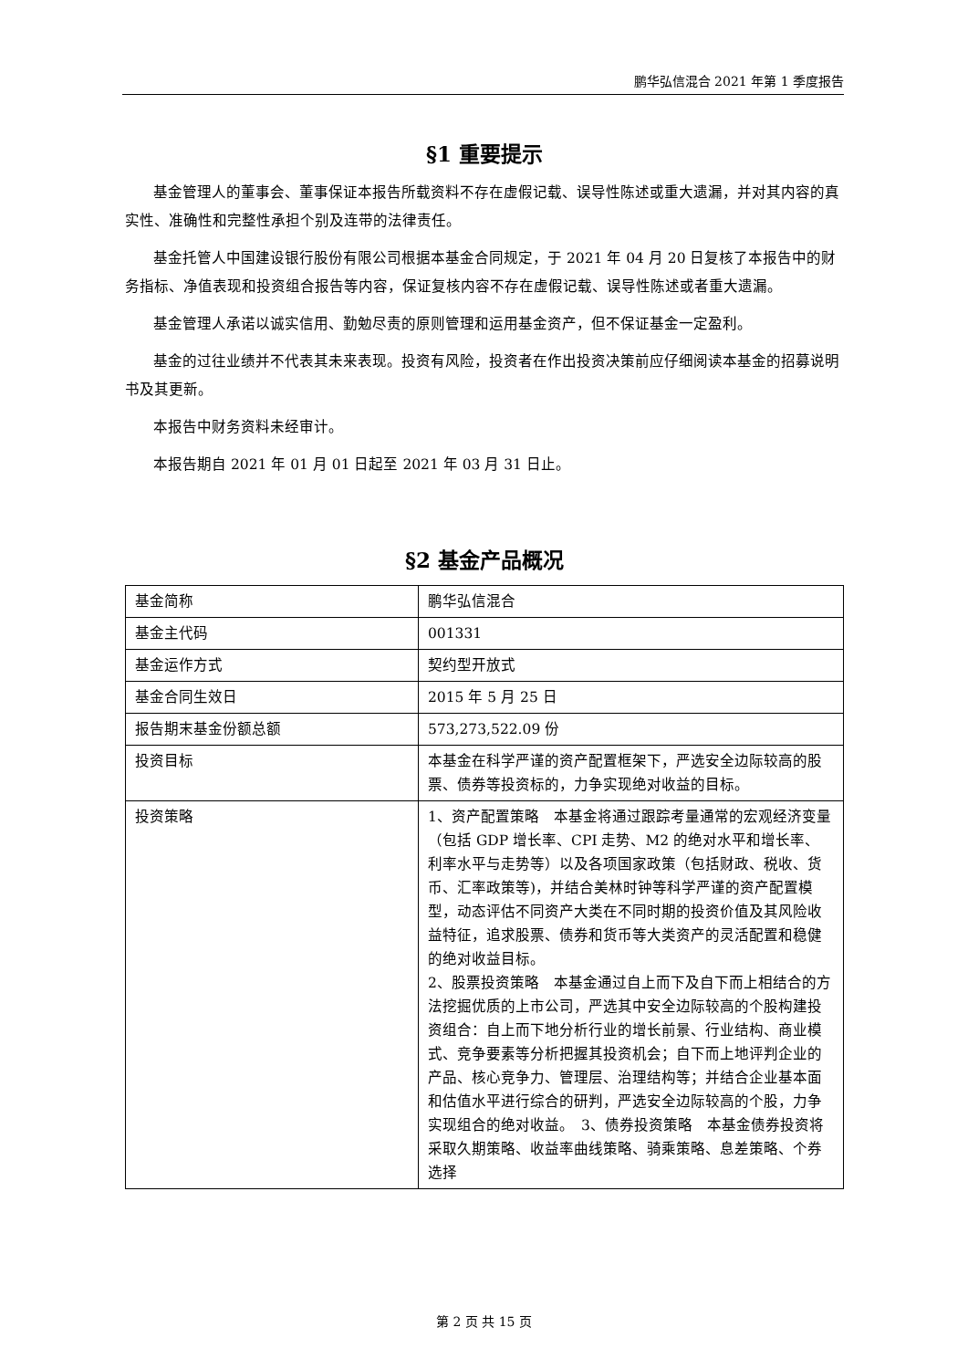鹏华弘信混合 2021 年第 1 季度报告
§1 重要提示
基金管理人的董事会、董事保证本报告所载资料不存在虚假记载、误导性陈述或重大遗漏，并对其内容的真实性、准确性和完整性承担个别及连带的法律责任。
基金托管人中国建设银行股份有限公司根据本基金合同规定，于 2021 年 04 月 20 日复核了本报告中的财务指标、净值表现和投资组合报告等内容，保证复核内容不存在虚假记载、误导性陈述或者重大遗漏。
基金管理人承诺以诚实信用、勤勉尽责的原则管理和运用基金资产，但不保证基金一定盈利。
基金的过往业绩并不代表其未来表现。投资有风险，投资者在作出投资决策前应仔细阅读本基金的招募说明书及其更新。
本报告中财务资料未经审计。
本报告期自 2021 年 01 月 01 日起至 2021 年 03 月 31 日止。
§2 基金产品概况
| 基金简称 | 鹏华弘信混合 |
| 基金主代码 | 001331 |
| 基金运作方式 | 契约型开放式 |
| 基金合同生效日 | 2015 年 5 月 25 日 |
| 报告期末基金份额总额 | 573,273,522.09 份 |
| 投资目标 | 本基金在科学严谨的资产配置框架下，严选安全边际较高的股票、债券等投资标的，力争实现绝对收益的目标。 |
| 投资策略 | 1、资产配置策略 本基金将通过跟踪考量通常的宏观经济变量（包括 GDP 增长率、CPI 走势、M2 的绝对水平和增长率、利率水平与走势等）以及各项国家政策（包括财政、税收、货币、汇率政策等)，并结合美林时钟等科学严谨的资产配置模型，动态评估不同资产大类在不同时期的投资价值及其风险收益特征，追求股票、债券和货币等大类资产的灵活配置和稳健的绝对收益目标。 2、股票投资策略 本基金通过自上而下及自下而上相结合的方法挖掘优质的上市公司，严选其中安全边际较高的个股构建投资组合：自上而下地分析行业的增长前景、行业结构、商业模式、竞争要素等分析把握其投资机会；自下而上地评判企业的产品、核心竞争力、管理层、治理结构等；并结合企业基本面和估值水平进行综合的研判，严选安全边际较高的个股，力争实现组合的绝对收益。 3、债券投资策略 本基金债券投资将采取久期策略、收益率曲线策略、骑乘策略、息差策略、个券选择 |
第 2 页 共 15 页